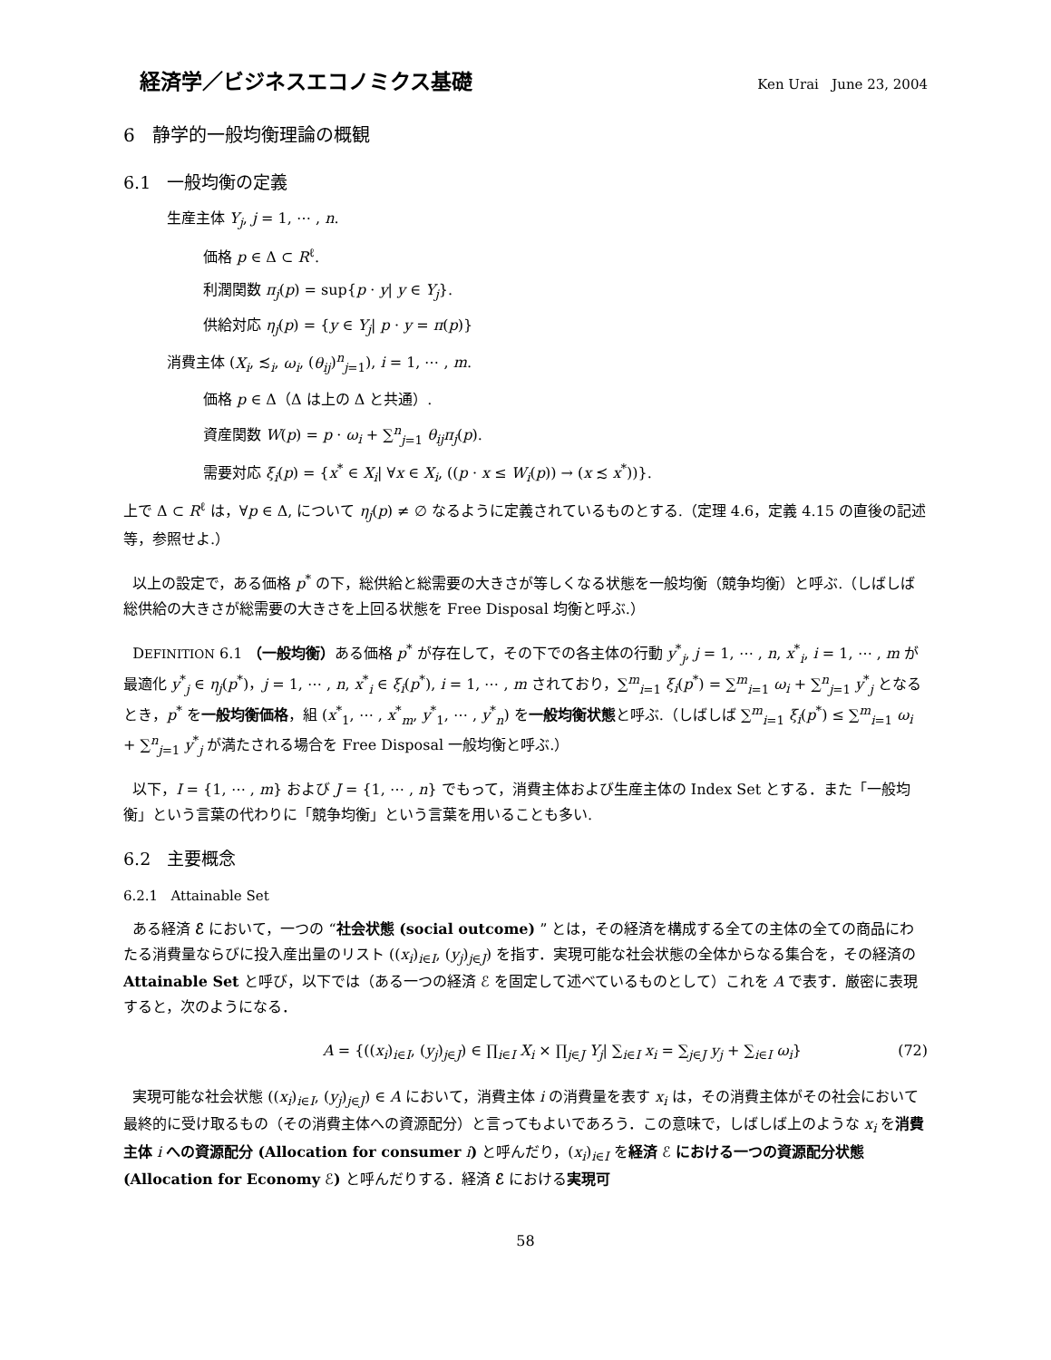経済学／ビジネスエコノミクス基礎 Ken Urai June 23, 2004
6 静学的一般均衡理論の概観
6.1 一般均衡の定義
生産主体 Y<sub>j</sub>, j = 1, ⋯ , n.
価格 p ∈ Δ ⊂ R<sup>ℓ</sup>.
利潤関数 π<sub>j</sub>(p) = sup{p · y| y ∈ Y<sub>j</sub>}.
供給対応 η<sub>j</sub>(p) = {y ∈ Y<sub>j</sub>| p · y = π(p)}
消費主体 (X<sub>i</sub>, ≾<sub>i</sub>, ω<sub>i</sub>, (θ<sub>ij</sub>)<sup>n</sup><sub>j=1</sub>), i = 1, ⋯ , m.
価格 p ∈ Δ（Δ は上の Δ と共通）.
資産関数 W(p) = p · ω<sub>i</sub> + ∑<sup>n</sup><sub>j=1</sub> θ<sub>ij</sub>π<sub>j</sub>(p).
需要対応 ξ<sub>i</sub>(p) = {x<sup>*</sup> ∈ X<sub>i</sub>| ∀x ∈ X<sub>i</sub>, ((p · x ≤ W<sub>i</sub>(p)) → (x ≾ x<sup>*</sup>))}.
上で Δ ⊂ R<sup>ℓ</sup> は，∀p ∈ Δ, について η<sub>j</sub>(p) ≠ ∅ なるように定義されているものとする.（定理 4.6，定義 4.15 の直後の記述等，参照せよ.）
以上の設定で，ある価格 p<sup>*</sup> の下，総供給と総需要の大きさが等しくなる状態を一般均衡（競争均衡）と呼ぶ.（しばしば総供給の大きさが総需要の大きさを上回る状態を Free Disposal 均衡と呼ぶ.）
DEFINITION 6.1 （一般均衡）ある価格 p<sup>*</sup> が存在して，その下での各主体の行動 y<sup>*</sup><sub>j</sub>, j = 1, ⋯ , n, x<sup>*</sup><sub>i</sub>, i = 1, ⋯ , m が最適化 y<sup>*</sup><sub>j</sub> ∈ η<sub>j</sub>(p<sup>*</sup>)，j = 1, ⋯ , n, x<sup>*</sup><sub>i</sub> ∈ ξ<sub>i</sub>(p<sup>*</sup>), i = 1, ⋯ , m されており，∑<sup>m</sup><sub>i=1</sub> ξ<sub>i</sub>(p<sup>*</sup>) = ∑<sup>m</sup><sub>i=1</sub> ω<sub>i</sub> + ∑<sup>n</sup><sub>j=1</sub> y<sup>*</sup><sub>j</sub> となるとき，p<sup>*</sup> を一般均衡価格，組 (x<sup>*</sup><sub>1</sub>, ⋯ , x<sup>*</sup><sub>m</sub>, y<sup>*</sup><sub>1</sub>, ⋯ , y<sup>*</sup><sub>n</sub>) を一般均衡状態と呼ぶ.（しばしば ∑<sup>m</sup><sub>i=1</sub> ξ<sub>i</sub>(p<sup>*</sup>) ≤ ∑<sup>m</sup><sub>i=1</sub> ω<sub>i</sub> + ∑<sup>n</sup><sub>j=1</sub> y<sup>*</sup><sub>j</sub> が満たされる場合を Free Disposal 一般均衡と呼ぶ.）
以下，I = {1, ⋯ , m} および J = {1, ⋯ , n} でもって，消費主体および生産主体の Index Set とする．また「一般均衡」という言葉の代わりに「競争均衡」という言葉を用いることも多い.
6.2 主要概念
6.2.1 Attainable Set
ある経済 ℰ において，一つの “社会状態 (social outcome) ” とは，その経済を構成する全ての主体の全ての商品にわたる消費量ならびに投入産出量のリスト ((x<sub>i</sub>)<sub>i∈I</sub>, (y<sub>j</sub>)<sub>j∈J</sub>) を指す．実現可能な社会状態の全体からなる集合を，その経済の Attainable Set と呼び，以下では（ある一つの経済 ℰ を固定して述べているものとして）これを A で表す．厳密に表現すると，次のようになる．
A = {((x<sub>i</sub>)<sub>i∈I</sub>, (y<sub>j</sub>)<sub>j∈J</sub>) ∈ ∏<sub>i∈I</sub> X<sub>i</sub> × ∏<sub>j∈J</sub> Y<sub>j</sub>| ∑<sub>i∈I</sub> x<sub>i</sub> = ∑<sub>j∈J</sub> y<sub>j</sub> + ∑<sub>i∈I</sub> ω<sub>i</sub>} (72)
実現可能な社会状態 ((x<sub>i</sub>)<sub>i∈I</sub>, (y<sub>j</sub>)<sub>j∈J</sub>) ∈ A において，消費主体 i の消費量を表す x<sub>i</sub> は，その消費主体がその社会において最終的に受け取るもの（その消費主体への資源配分）と言ってもよいであろう．この意味で，しばしば上のような x<sub>i</sub> を消費主体 i への資源配分 (Allocation for consumer i) と呼んだり，(x<sub>i</sub>)<sub>i∈I</sub> を経済 ℰ における一つの資源配分状態 (Allocation for Economy ℰ) と呼んだりする．経済 ℰ における実現可
58